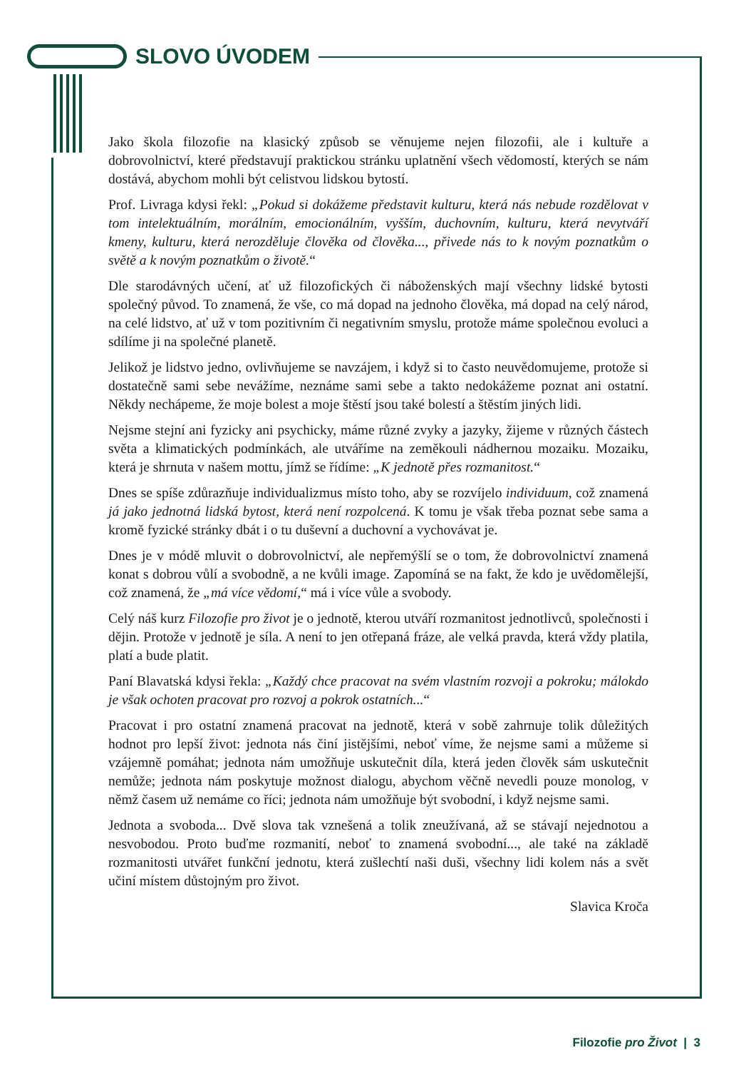SLOVO ÚVODEM
Jako škola filozofie na klasický způsob se věnujeme nejen filozofii, ale i kultuře a dobrovolnictví, které představují praktickou stránku uplatnění všech vědomostí, kterých se nám dostává, abychom mohli být celistvou lidskou bytostí.
Prof. Livraga kdysi řekl: „Pokud si dokážeme představit kulturu, která nás nebude rozdělovat v tom intelektuálním, morálním, emocionálním, vyšším, duchovním, kulturu, která nevytváří kmeny, kulturu, která nerozděluje člověka od člověka..., přivede nás to k novým poznatkům o světě a k novým poznatkům o životě.“
Dle starodávných učení, ať už filozofických či náboženských mají všechny lidské bytosti společný původ. To znamená, že vše, co má dopad na jednoho člověka, má dopad na celý národ, na celé lidstvo, ať už v tom pozitivním či negativním smyslu, protože máme společnou evoluci a sdílíme ji na společné planetě.
Jelikož je lidstvo jedno, ovlivňujeme se navzájem, i když si to často neuvědomujeme, protože si dostatečně sami sebe nevážíme, neznáme sami sebe a takto nedokážeme poznat ani ostatní. Někdy nechápeme, že moje bolest a moje štěstí jsou také bolestí a štěstím jiných lidi.
Nejsme stejní ani fyzicky ani psychicky, máme různé zvyky a jazyky, žijeme v různých částech světa a klimatických podmínkách, ale utváříme na zeměkouli nádhernou mozaiku. Mozaiku, která je shrnuta v našem mottu, jímž se řídíme: „K jednotě přes rozmanitost.“
Dnes se spíše zdůrazňuje individualizmus místo toho, aby se rozvíjelo individuum, což znamená já jako jednotná lidská bytost, která není rozpolcená. K tomu je však třeba poznat sebe sama a kromě fyzické stránky dbát i o tu duševní a duchovní a vychovávat je.
Dnes je v módě mluvit o dobrovolnictví, ale nepřemýšlí se o tom, že dobrovolnictví znamená konat s dobrou vůlí a svobodně, a ne kvůli image. Zapomíná se na fakt, že kdo je uvědomělejší, což znamená, že „má více vědomí,“ má i více vůle a svobody.
Celý náš kurz Filozofie pro život je o jednotě, kterou utváří rozmanitost jednotlivců, společnosti i dějin. Protože v jednotě je síla. A není to jen otřepaná fráze, ale velká pravda, která vždy platila, platí a bude platit.
Paní Blavatská kdysi řekla: „Každý chce pracovat na svém vlastním rozvoji a pokroku; málokdo je však ochoten pracovat pro rozvoj a pokrok ostatních...“
Pracovat i pro ostatní znamená pracovat na jednotě, která v sobě zahrnuje tolik důležitých hodnot pro lepší život: jednota nás činí jistějšími, neboť víme, že nejsme sami a můžeme si vzájemně pomáhat; jednota nám umožňuje uskutečnit díla, která jeden člověk sám uskutečnit nemůže; jednota nám poskytuje možnost dialogu, abychom věčně nevedli pouze monolog, v němž časem už nemáme co říci; jednota nám umožňuje být svobodní, i když nejsme sami.
Jednota a svoboda... Dvě slova tak vznešená a tolik zneužívaná, až se stávají nejednotou a nesvobodou. Proto buďme rozmanití, neboť to znamená svobodní..., ale také na základě rozmanitosti utvářet funkční jednotu, která zušlechtí naši duši, všechny lidi kolem nás a svět učiní místem důstojným pro život.
Slavica Kroča
Filozofie pro Život | 3